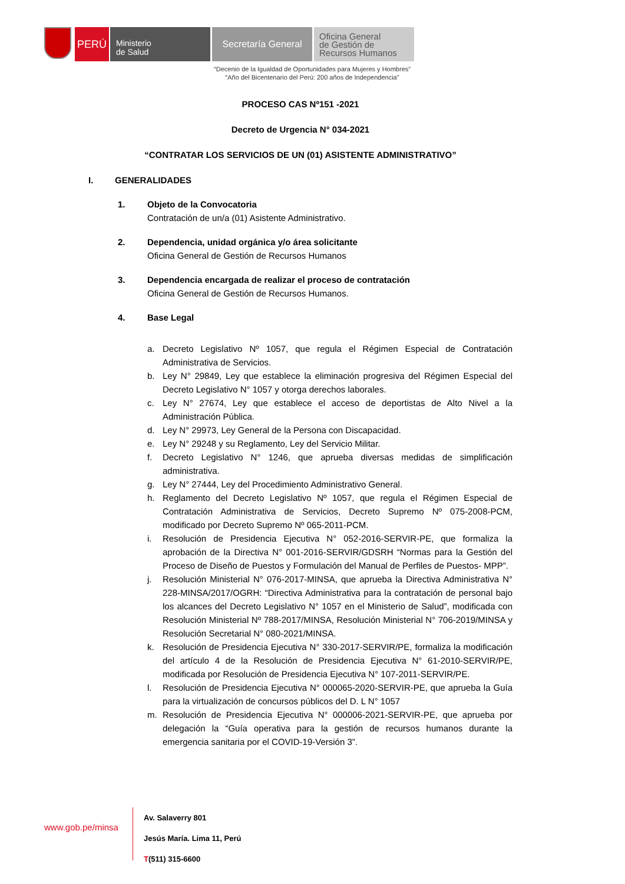PERÚ
Ministerio
de Salud
Secretaría General
Oficina General
de Gestión de
Recursos Humanos
“Decenio de la Igualdad de Oportunidades para Mujeres y Hombres”
“Año del Bicentenario del Perú: 200 años de Independencia”
PROCESO CAS Nº151 -2021
Decreto de Urgencia N° 034-2021
“CONTRATAR LOS SERVICIOS DE UN (01) ASISTENTE ADMINISTRATIVO”
I. GENERALIDADES
1. Objeto de la Convocatoria
Contratación de un/a (01) Asistente Administrativo.
2. Dependencia, unidad orgánica y/o área solicitante
Oficina General de Gestión de Recursos Humanos
3. Dependencia encargada de realizar el proceso de contratación
Oficina General de Gestión de Recursos Humanos.
4. Base Legal
a. Decreto Legislativo Nº 1057, que regula el Régimen Especial de Contratación Administrativa de Servicios.
b. Ley N° 29849, Ley que establece la eliminación progresiva del Régimen Especial del Decreto Legislativo N° 1057 y otorga derechos laborales.
c. Ley N° 27674, Ley que establece el acceso de deportistas de Alto Nivel a la Administración Pública.
d. Ley N° 29973, Ley General de la Persona con Discapacidad.
e. Ley N° 29248 y su Reglamento, Ley del Servicio Militar.
f. Decreto Legislativo N° 1246, que aprueba diversas medidas de simplificación administrativa.
g. Ley N° 27444, Ley del Procedimiento Administrativo General.
h. Reglamento del Decreto Legislativo Nº 1057, que regula el Régimen Especial de Contratación Administrativa de Servicios, Decreto Supremo Nº 075-2008-PCM, modificado por Decreto Supremo Nº 065-2011-PCM.
i. Resolución de Presidencia Ejecutiva N° 052-2016-SERVIR-PE, que formaliza la aprobación de la Directiva N° 001-2016-SERVIR/GDSRH “Normas para la Gestión del Proceso de Diseño de Puestos y Formulación del Manual de Perfiles de Puestos- MPP”.
j. Resolución Ministerial N° 076-2017-MINSA, que aprueba la Directiva Administrativa N° 228-MINSA/2017/OGRH: “Directiva Administrativa para la contratación de personal bajo los alcances del Decreto Legislativo N° 1057 en el Ministerio de Salud”, modificada con Resolución Ministerial Nº 788-2017/MINSA, Resolución Ministerial N° 706-2019/MINSA y Resolución Secretarial N° 080-2021/MINSA.
k. Resolución de Presidencia Ejecutiva N° 330-2017-SERVIR/PE, formaliza la modificación del artículo 4 de la Resolución de Presidencia Ejecutiva N° 61-2010-SERVIR/PE, modificada por Resolución de Presidencia Ejecutiva N° 107-2011-SERVIR/PE.
l. Resolución de Presidencia Ejecutiva N° 000065-2020-SERVIR-PE, que aprueba la Guía para la virtualización de concursos públicos del D. L N° 1057
m. Resolución de Presidencia Ejecutiva N° 000006-2021-SERVIR-PE, que aprueba por delegación la “Guía operativa para la gestión de recursos humanos durante la emergencia sanitaria por el COVID-19-Versión 3”.
www.gob.pe/minsa
Av. Salaverry 801
Jesús María. Lima 11, Perú
T(511) 315-6600